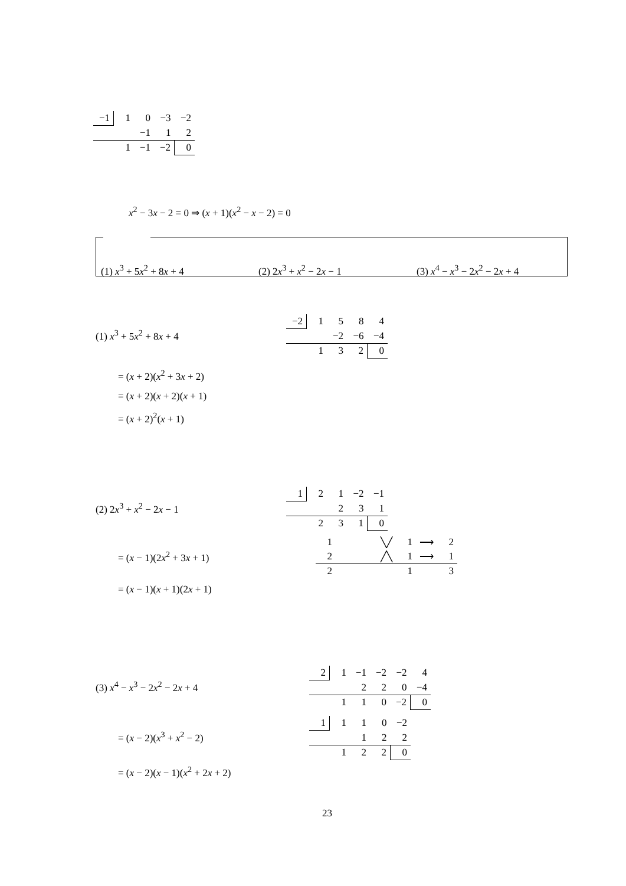| −1 | 1 | 0 | −3 | −2 |
| | | −1 | 1 | 2 |
| | 1 | −1 | −2 | 0 |
x<sup>2</sup> − 3x − 2 = 0 ⇒ (x + 1)(x<sup>2</sup> − x − 2) = 0
(1) x<sup>3</sup> + 5x<sup>2</sup> + 8x + 4 (2) 2x<sup>3</sup> + x<sup>2</sup> − 2x − 1 (3) x<sup>4</sup> − x<sup>3</sup> − 2x<sup>2</sup> − 2x + 4
(1) x<sup>3</sup> + 5x<sup>2</sup> + 8x + 4
| −2 | 1 | 5 | 8 | 4 |
| | | −2 | −6 | −4 |
| | 1 | 3 | 2 | 0 |
= (x + 2)(x<sup>2</sup> + 3x + 2)
= (x + 2)(x + 2)(x + 1)
= (x + 2)<sup>2</sup>(x + 1)
(2) 2x<sup>3</sup> + x<sup>2</sup> − 2x − 1
| 1 | 2 | 1 | −2 | −1 |
| | | 2 | 3 | 1 |
| | 2 | 3 | 1 | 0 |
| 1 | ╲╱ | 1 | ⟶ | 2 |
| 2 | ╱╲ | 1 | ⟶ | 1 |
| 2 | | 1 | | 3 |
= (x − 1)(2x<sup>2</sup> + 3x + 1)
= (x − 1)(x + 1)(2x + 1)
(3) x<sup>4</sup> − x<sup>3</sup> − 2x<sup>2</sup> − 2x + 4
| 2 | 1 | −1 | −2 | −2 | 4 |
| | | 2 | 2 | 0 | −4 |
| | 1 | 1 | 0 | −2 | 0 |
| 1 | 1 | 1 | 0 | −2 |
| | | 1 | 2 | 2 |
| | 1 | 2 | 2 | 0 |
= (x − 2)(x<sup>3</sup> + x<sup>2</sup> − 2)
= (x − 2)(x − 1)(x<sup>2</sup> + 2x + 2)
23